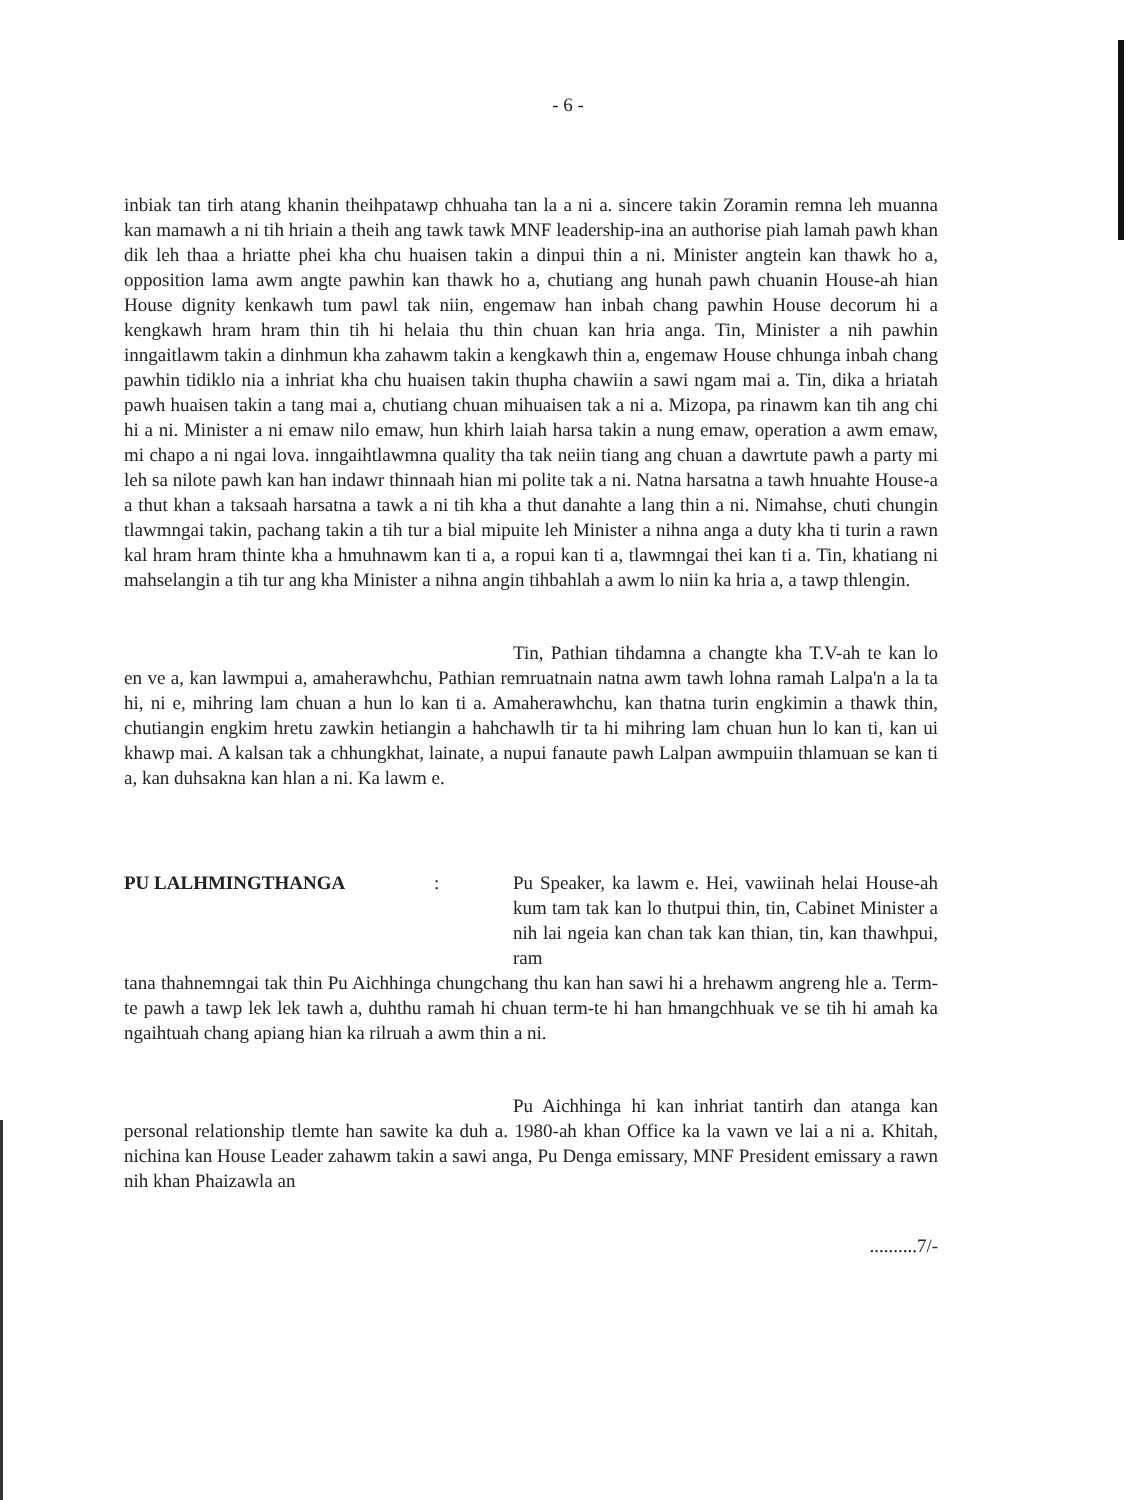- 6 -
inbiak tan tirh atang khanin theihpatawp chhuaha tan la a ni a. sincere takin Zoramin remna leh muanna kan mamawh a ni tih hriain a theih ang tawk tawk MNF leadership-ina an authorise piah lamah pawh khan dik leh thaa a hriatte phei kha chu huaisen takin a dinpui thin a ni. Minister angtein kan thawk ho a, opposition lama awm angte pawhin kan thawk ho a, chutiang ang hunah pawh chuanin House-ah hian House dignity kenkawh tum pawl tak niin, engemaw han inbah chang pawhin House decorum hi a kengkawh hram hram thin tih hi helaia thu thin chuan kan hria anga. Tin, Minister a nih pawhin inngaitlawm takin a dinhmun kha zahawm takin a kengkawh thin a, engemaw House chhunga inbah chang pawhin tidiklo nia a inhriat kha chu huaisen takin thupha chawiin a sawi ngam mai a. Tin, dika a hriatah pawh huaisen takin a tang mai a, chutiang chuan mihuaisen tak a ni a. Mizopa, pa rinawm kan tih ang chi hi a ni. Minister a ni emaw nilo emaw, hun khirh laiah harsa takin a nung emaw, operation a awm emaw, mi chapo a ni ngai lova. inngaihtlawmna quality tha tak neiin tiang ang chuan a dawrtute pawh a party mi leh sa nilote pawh kan han indawr thinnaah hian mi polite tak a ni. Natna harsatna a tawh hnuahte House-a a thut khan a taksaah harsatna a tawk a ni tih kha a thut danahte a lang thin a ni. Nimahse, chuti chungin tlawmngai takin, pachang takin a tih tur a bial mipuite leh Minister a nihna anga a duty kha ti turin a rawn kal hram hram thinte kha a hmuhnawm kan ti a, a ropui kan ti a, tlawmngai thei kan ti a. Tin, khatiang ni mahselangin a tih tur ang kha Minister a nihna angin tihbahlah a awm lo niin ka hria a, a tawp thlengin.
Tin, Pathian tihdamna a changte kha T.V-ah te kan lo en ve a, kan lawmpui a, amaherawhchu, Pathian remruatnain natna awm tawh lohna ramah Lalpa'n a la ta hi, ni e, mihring lam chuan a hun lo kan ti a. Amaherawhchu, kan thatna turin engkimin a thawk thin, chutiangin engkim hretu zawkin hetiangin a hahchawlh tir ta hi mihring lam chuan hun lo kan ti, kan ui khawp mai. A kalsan tak a chhungkhat, lainate, a nupui fanaute pawh Lalpan awmpuiin thlamuan se kan ti a, kan duhsakna kan hlan a ni. Ka lawm e.
PU LALHMINGTHANGA : Pu Speaker, ka lawm e. Hei, vawiinah helai House-ah kum tam tak kan lo thutpui thin, tin, Cabinet Minister a nih lai ngeia kan chan tak kan thian, tin, kan thawhpui, ram
tana thahnemngai tak thin Pu Aichhinga chungchang thu kan han sawi hi a hrehawm angreng hle a. Term-te pawh a tawp lek lek tawh a, duhthu ramah hi chuan term-te hi han hmangchhuak ve se tih hi amah ka ngaihtuah chang apiang hian ka rilruah a awm thin a ni.
Pu Aichhinga hi kan inhriat tantirh dan atanga kan personal relationship tlemte han sawite ka duh a. 1980-ah khan Office ka la vawn ve lai a ni a. Khitah, nichina kan House Leader zahawm takin a sawi anga, Pu Denga emissary, MNF President emissary a rawn nih khan Phaizawla an
..........7/-